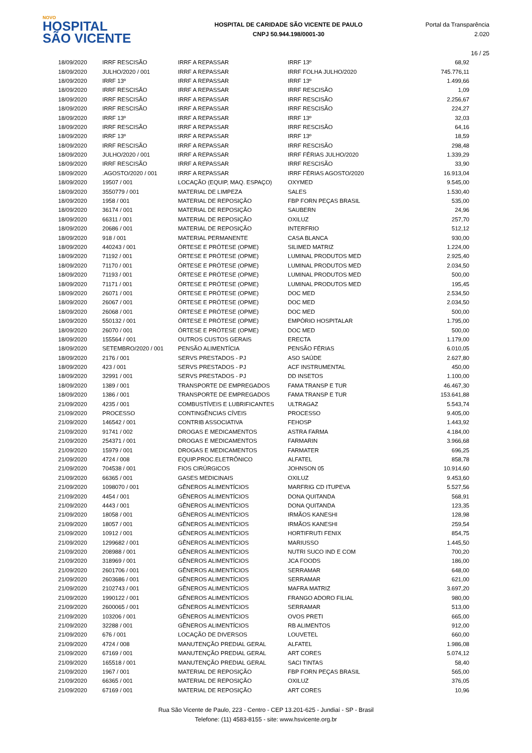NOVO
HOSPITAL
SÃO VICENTE
HOSPITAL DE CARIDADE SÃO VICENTE DE PAULO
CNPJ 50.944.198/0001-30
Portal da Transparência 2.020
16 / 25
| 18/09/2020 | IRRF RESCISÃO | IRRF A REPASSAR | IRRF 13º | 68,92 |
| 18/09/2020 | JULHO/2020 / 001 | IRRF A REPASSAR | IRRF FOLHA JULHO/2020 | 745.776,11 |
| 18/09/2020 | IRRF 13º | IRRF A REPASSAR | IRRF 13º | 1.499,66 |
| 18/09/2020 | IRRF RESCISÃO | IRRF A REPASSAR | IRRF RESCISÃO | 1,09 |
| 18/09/2020 | IRRF RESCISÃO | IRRF A REPASSAR | IRRF RESCISÃO | 2.256,67 |
| 18/09/2020 | IRRF RESCISÃO | IRRF A REPASSAR | IRRF RESCISÃO | 224,27 |
| 18/09/2020 | IRRF 13º | IRRF A REPASSAR | IRRF 13º | 32,03 |
| 18/09/2020 | IRRF RESCISÃO | IRRF A REPASSAR | IRRF RESCISÃO | 64,16 |
| 18/09/2020 | IRRF 13º | IRRF A REPASSAR | IRRF 13º | 18,59 |
| 18/09/2020 | IRRF RESCISÃO | IRRF A REPASSAR | IRRF RESCISÃO | 298,48 |
| 18/09/2020 | JULHO/2020 / 001 | IRRF A REPASSAR | IRRF FÉRIAS JULHO/2020 | 1.339,29 |
| 18/09/2020 | IRRF RESCISÃO | IRRF A REPASSAR | IRRF RESCISÃO | 33,90 |
| 18/09/2020 | .AGOSTO/2020 / 001 | IRRF A REPASSAR | IRRF FÉRIAS AGOSTO/2020 | 16.913,04 |
| 18/09/2020 | 19507 / 001 | LOCAÇÃO (EQUIP, MAQ. ESPAÇO) | OXYMED | 9.545,00 |
| 18/09/2020 | 3550779 / 001 | MATERIAL DE LIMPEZA | SALES | 1.530,40 |
| 18/09/2020 | 1958 / 001 | MATERIAL DE REPOSIÇÃO | FBP FORN PEÇAS BRASIL | 535,00 |
| 18/09/2020 | 36174 / 001 | MATERIAL DE REPOSIÇÃO | SAUBERN | 24,96 |
| 18/09/2020 | 66311 / 001 | MATERIAL DE REPOSIÇÃO | OXILUZ | 257,70 |
| 18/09/2020 | 20686 / 001 | MATERIAL DE REPOSIÇÃO | INTERFRIO | 512,12 |
| 18/09/2020 | 918 / 001 | MATERIAL PERMANENTE | CASA BLANCA | 930,00 |
| 18/09/2020 | 440243 / 001 | ÓRTESE E PRÓTESE (OPME) | SILIMED MATRIZ | 1.224,00 |
| 18/09/2020 | 71192 / 001 | ÓRTESE E PRÓTESE (OPME) | LUMINAL PRODUTOS MED | 2.925,40 |
| 18/09/2020 | 71170 / 001 | ÓRTESE E PRÓTESE (OPME) | LUMINAL PRODUTOS MED | 2.034,50 |
| 18/09/2020 | 71193 / 001 | ÓRTESE E PRÓTESE (OPME) | LUMINAL PRODUTOS MED | 500,00 |
| 18/09/2020 | 71171 / 001 | ÓRTESE E PRÓTESE (OPME) | LUMINAL PRODUTOS MED | 195,45 |
| 18/09/2020 | 26071 / 001 | ÓRTESE E PRÓTESE (OPME) | DOC MED | 2.534,50 |
| 18/09/2020 | 26067 / 001 | ÓRTESE E PRÓTESE (OPME) | DOC MED | 2.034,50 |
| 18/09/2020 | 26068 / 001 | ÓRTESE E PRÓTESE (OPME) | DOC MED | 500,00 |
| 18/09/2020 | 550132 / 001 | ÓRTESE E PRÓTESE (OPME) | EMPÓRIO HOSPITALAR | 1.795,00 |
| 18/09/2020 | 26070 / 001 | ÓRTESE E PRÓTESE (OPME) | DOC MED | 500,00 |
| 18/09/2020 | 155564 / 001 | OUTROS CUSTOS GERAIS | ERECTA | 1.179,00 |
| 18/09/2020 | SETEMBRO/2020 / 001 | PENSÃO ALIMENTÍCIA | PENSÃO FÉRIAS | 6.010,05 |
| 18/09/2020 | 2176 / 001 | SERVS PRESTADOS - PJ | ASO SAÚDE | 2.627,80 |
| 18/09/2020 | 423 / 001 | SERVS PRESTADOS - PJ | ACF INSTRUMENTAL | 450,00 |
| 18/09/2020 | 32991 / 001 | SERVS PRESTADOS - PJ | DD INSETOS | 1.100,00 |
| 18/09/2020 | 1389 / 001 | TRANSPORTE DE EMPREGADOS | FAMA TRANSP E TUR | 46.467,30 |
| 18/09/2020 | 1386 / 001 | TRANSPORTE DE EMPREGADOS | FAMA TRANSP E TUR | 153.641,88 |
| 21/09/2020 | 4235 / 001 | COMBUSTÍVEIS E LUBRIFICANTES | ULTRAGAZ | 5.543,74 |
| 21/09/2020 | PROCESSO | CONTINGÊNCIAS CÍVEIS | PROCESSO | 9.405,00 |
| 21/09/2020 | 146542 / 001 | CONTRIB ASSOCIATIVA | FEHOSP | 1.443,92 |
| 21/09/2020 | 91741 / 002 | DROGAS E MEDICAMENTOS | ASTRA FARMA | 4.184,00 |
| 21/09/2020 | 254371 / 001 | DROGAS E MEDICAMENTOS | FARMARIN | 3.966,68 |
| 21/09/2020 | 15979 / 001 | DROGAS E MEDICAMENTOS | FARMATER | 696,25 |
| 21/09/2020 | 4724 / 008 | EQUIP.PROC.ELETRÔNICO | ALFATEL | 858,78 |
| 21/09/2020 | 704538 / 001 | FIOS CIRÚRGICOS | JOHNSON 05 | 10.914,60 |
| 21/09/2020 | 66365 / 001 | GASES MEDICINAIS | OXILUZ | 9.453,60 |
| 21/09/2020 | 1098070 / 001 | GÊNEROS ALIMENTÍCIOS | MARFRIG CD ITUPEVA | 5.527,56 |
| 21/09/2020 | 4454 / 001 | GÊNEROS ALIMENTÍCIOS | DONA QUITANDA | 568,91 |
| 21/09/2020 | 4443 / 001 | GÊNEROS ALIMENTÍCIOS | DONA QUITANDA | 123,35 |
| 21/09/2020 | 18058 / 001 | GÊNEROS ALIMENTÍCIOS | IRMÃOS KANESHI | 128,98 |
| 21/09/2020 | 18057 / 001 | GÊNEROS ALIMENTÍCIOS | IRMÃOS KANESHI | 259,54 |
| 21/09/2020 | 10912 / 001 | GÊNEROS ALIMENTÍCIOS | HORTIFRUTI FENIX | 854,75 |
| 21/09/2020 | 1299682 / 001 | GÊNEROS ALIMENTÍCIOS | MARIUSSO | 1.445,50 |
| 21/09/2020 | 208988 / 001 | GÊNEROS ALIMENTÍCIOS | NUTRI SUCO IND E COM | 700,20 |
| 21/09/2020 | 318969 / 001 | GÊNEROS ALIMENTÍCIOS | JCA FOODS | 186,00 |
| 21/09/2020 | 2601706 / 001 | GÊNEROS ALIMENTÍCIOS | SERRAMAR | 648,00 |
| 21/09/2020 | 2603686 / 001 | GÊNEROS ALIMENTÍCIOS | SERRAMAR | 621,00 |
| 21/09/2020 | 2102743 / 001 | GÊNEROS ALIMENTÍCIOS | MAFRA MATRIZ | 3.697,20 |
| 21/09/2020 | 1990122 / 001 | GÊNEROS ALIMENTÍCIOS | FRANGO ADORO FILIAL | 980,00 |
| 21/09/2020 | 2600065 / 001 | GÊNEROS ALIMENTÍCIOS | SERRAMAR | 513,00 |
| 21/09/2020 | 103206 / 001 | GÊNEROS ALIMENTÍCIOS | OVOS PRETI | 665,00 |
| 21/09/2020 | 32288 / 001 | GÊNEROS ALIMENTÍCIOS | RB ALIMENTOS | 912,00 |
| 21/09/2020 | 676 / 001 | LOCAÇÃO DE DIVERSOS | LOUVETEL | 660,00 |
| 21/09/2020 | 4724 / 008 | MANUTENÇÃO PREDIAL GERAL | ALFATEL | 1.986,08 |
| 21/09/2020 | 67169 / 001 | MANUTENÇÃO PREDIAL GERAL | ART CORES | 5.074,12 |
| 21/09/2020 | 165518 / 001 | MANUTENÇÃO PREDIAL GERAL | SACI TINTAS | 58,40 |
| 21/09/2020 | 1967 / 001 | MATERIAL DE REPOSIÇÃO | FBP FORN PEÇAS BRASIL | 565,00 |
| 21/09/2020 | 66365 / 001 | MATERIAL DE REPOSIÇÃO | OXILUZ | 376,05 |
| 21/09/2020 | 67169 / 001 | MATERIAL DE REPOSIÇÃO | ART CORES | 10,96 |
Rua São Vicente de Paulo, 223 - Centro - CEP 13.201-625 - Jundiaí - SP - Brasil
Telefone: (11) 4583-8155 - site: www.hsvicente.org.br